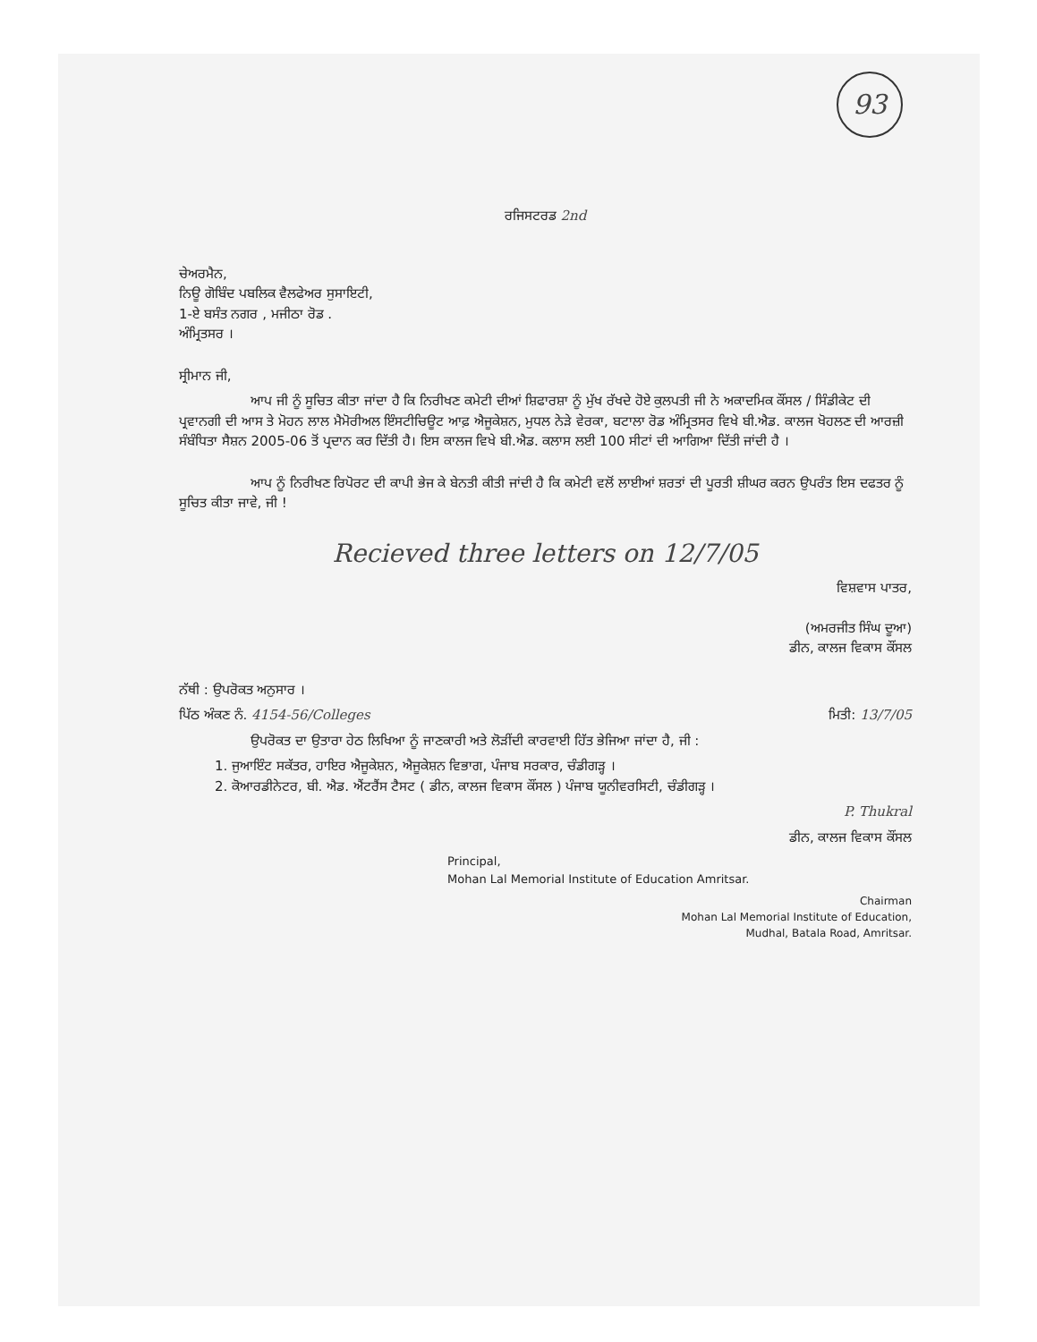93
ਰਜਿਸਟਰਡ 2nd
ਚੇਅਰਮੈਨ,
ਨਿਊ ਗੋਬਿੰਦ ਪਬਲਿਕ ਵੈਲਫੇਅਰ ਸੁਸਾਇਟੀ,
1-ਏ ਬਸੰਤ ਨਗਰ , ਮਜੀਠਾ ਰੋਡ .
ਅੰਮ੍ਰਿਤਸਰ ।
ਸ੍ਰੀਮਾਨ ਜੀ,
ਆਪ ਜੀ ਨੂੰ ਸੂਚਿਤ ਕੀਤਾ ਜਾਂਦਾ ਹੈ ਕਿ ਨਿਰੀਖਣ ਕਮੇਟੀ ਦੀਆਂ ਸ਼ਿਫਾਰਸ਼ਾ ਨੂੰ ਮੁੱਖ ਰੱਖਦੇ ਹੋਏ ਕੁਲਪਤੀ ਜੀ ਨੇ ਅਕਾਦਮਿਕ ਕੌਂਸਲ / ਸਿੰਡੀਕੇਟ ਦੀ ਪ੍ਰਵਾਨਗੀ ਦੀ ਆਸ ਤੇ ਮੋਹਨ ਲਾਲ ਮੈਮੋਰੀਅਲ ਇੰਸਟੀਚਿਊਟ ਆਫ਼ ਐਜੂਕੇਸ਼ਨ, ਮੁਧਲ ਨੇੜੇ ਵੇਰਕਾ, ਬਟਾਲਾ ਰੋਡ ਅੰਮ੍ਰਿਤਸਰ ਵਿਖੇ ਬੀ.ਐਡ. ਕਾਲਜ ਖੋਹਲਣ ਦੀ ਆਰਜ਼ੀ ਸੰਬੰਧਿਤਾ ਸੈਸ਼ਨ 2005-06 ਤੋਂ ਪ੍ਰਦਾਨ ਕਰ ਦਿੱਤੀ ਹੈ। ਇਸ ਕਾਲਜ ਵਿਖੇ ਬੀ.ਐਡ. ਕਲਾਸ ਲਈ 100 ਸੀਟਾਂ ਦੀ ਆਗਿਆ ਦਿੱਤੀ ਜਾਂਦੀ ਹੈ ।
ਆਪ ਨੂੰ ਨਿਰੀਖਣ ਰਿਪੋਰਟ ਦੀ ਕਾਪੀ ਭੇਜ ਕੇ ਬੇਨਤੀ ਕੀਤੀ ਜਾਂਦੀ ਹੈ ਕਿ ਕਮੇਟੀ ਵਲੋਂ ਲਾਈਆਂ ਸ਼ਰਤਾਂ ਦੀ ਪੂਰਤੀ ਸ਼ੀਘਰ ਕਰਨ ਉਪਰੰਤ ਇਸ ਦਫਤਰ ਨੂੰ ਸੂਚਿਤ ਕੀਤਾ ਜਾਵੇ, ਜੀ !
Recieved three letters on 12/7/05
ਵਿਸ਼ਵਾਸ ਪਾਤਰ,
(ਅਮਰਜੀਤ ਸਿੰਘ ਦੂਆ)
ਡੀਨ, ਕਾਲਜ ਵਿਕਾਸ ਕੌਂਸਲ
ਨੱਥੀ : ਉਪਰੋਕਤ ਅਨੁਸਾਰ ।
ਪਿੱਠ ਅੰਕਣ ਨੰ. 4154-56/Colleges ਮਿਤੀ: 13/7/05
ਉਪਰੋਕਤ ਦਾ ਉਤਾਰਾ ਹੇਠ ਲਿਖਿਆ ਨੂੰ ਜਾਣਕਾਰੀ ਅਤੇ ਲੋੜੀਂਦੀ ਕਾਰਵਾਈ ਹਿੱਤ ਭੇਜਿਆ ਜਾਂਦਾ ਹੈ, ਜੀ :
1. ਜੁਆਇੰਟ ਸਕੱਤਰ, ਹਾਇਰ ਐਜੂਕੇਸ਼ਨ, ਐਜੂਕੇਸ਼ਨ ਵਿਭਾਗ, ਪੰਜਾਬ ਸਰਕਾਰ, ਚੰਡੀਗੜ੍ਹ ।
2. ਕੋਆਰਡੀਨੇਟਰ, ਬੀ. ਐਡ. ਐਂਟਰੈਂਸ ਟੈਸਟ ( ਡੀਨ, ਕਾਲਜ ਵਿਕਾਸ ਕੌਂਸਲ ) ਪੰਜਾਬ ਯੂਨੀਵਰਸਿਟੀ, ਚੰਡੀਗੜ੍ਹ ।
P. Thukral
ਡੀਨ, ਕਾਲਜ ਵਿਕਾਸ ਕੌਂਸਲ
Principal,
Mohan Lal Memorial Institute of Education Amritsar.
Chairman
Mohan Lal Memorial Institute of Education,
Mudhal, Batala Road, Amritsar.